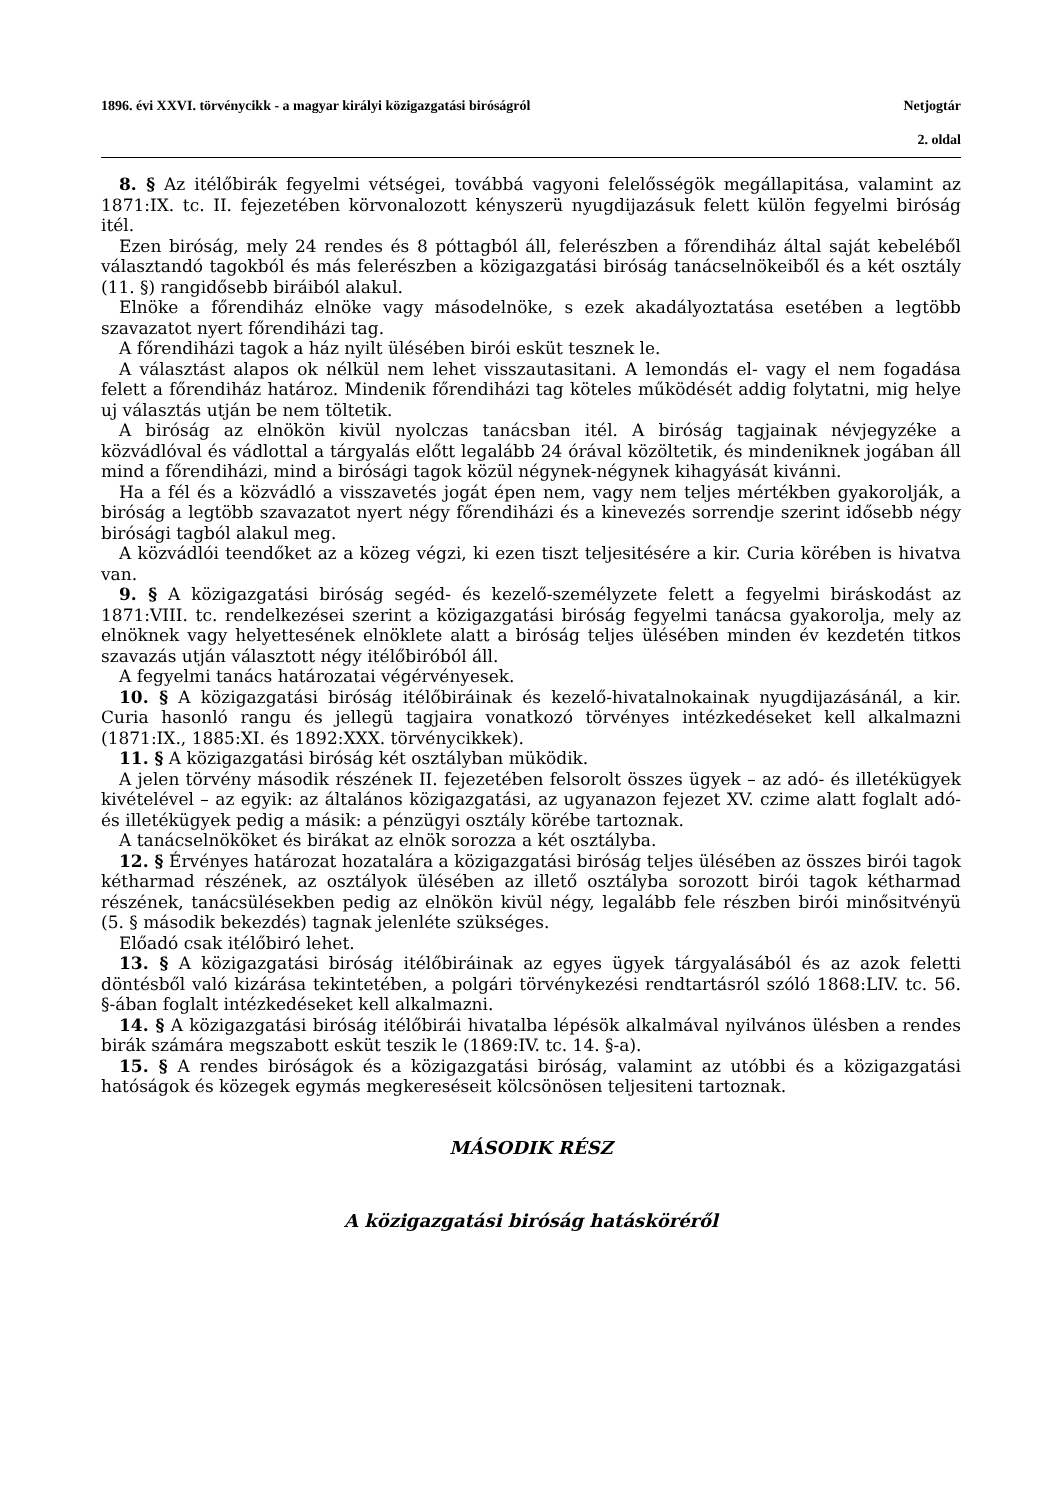1896. évi XXVI. törvénycikk - a magyar királyi közigazgatási biróságról Netjogtár
2. oldal
8. § Az itélőbirák fegyelmi vétségei, továbbá vagyoni felelősségök megállapitása, valamint az 1871:IX. tc. II. fejezetében körvonalozott kényszerü nyugdijazásuk felett külön fegyelmi biróság itél.
Ezen biróság, mely 24 rendes és 8 póttagból áll, felerészben a főrendiház által saját kebeléből választandó tagokból és más felerészben a közigazgatási biróság tanácselnökeiből és a két osztály (11. §) rangidősebb biráiból alakul.
Elnöke a főrendiház elnöke vagy másodelnöke, s ezek akadályoztatása esetében a legtöbb szavazatot nyert főrendiházi tag.
A főrendiházi tagok a ház nyilt ülésében birói esküt tesznek le.
A választást alapos ok nélkül nem lehet visszautasitani. A lemondás el- vagy el nem fogadása felett a főrendiház határoz. Mindenik főrendiházi tag köteles működését addig folytatni, mig helye uj választás utján be nem töltetik.
A biróság az elnökön kivül nyolczas tanácsban itél. A biróság tagjainak névjegyzéke a közvádlóval és vádlottal a tárgyalás előtt legalább 24 órával közöltetik, és mindeniknek jogában áll mind a főrendiházi, mind a birósági tagok közül négynek-négynek kihagyását kivánni.
Ha a fél és a közvádló a visszavetés jogát épen nem, vagy nem teljes mértékben gyakorolják, a biróság a legtöbb szavazatot nyert négy főrendiházi és a kinevezés sorrendje szerint idősebb négy birósági tagból alakul meg.
A közvádlói teendőket az a közeg végzi, ki ezen tiszt teljesitésére a kir. Curia körében is hivatva van.
9. § A közigazgatási biróság segéd- és kezelő-személyzete felett a fegyelmi biráskodást az 1871:VIII. tc. rendelkezései szerint a közigazgatási biróság fegyelmi tanácsa gyakorolja, mely az elnöknek vagy helyettesének elnöklete alatt a biróság teljes ülésében minden év kezdetén titkos szavazás utján választott négy itélőbiróból áll.
A fegyelmi tanács határozatai végérvényesek.
10. § A közigazgatási biróság itélőbiráinak és kezelő-hivatalnokainak nyugdijazásánál, a kir. Curia hasonló rangu és jellegü tagjaira vonatkozó törvényes intézkedéseket kell alkalmazni (1871:IX., 1885:XI. és 1892:XXX. törvénycikkek).
11. § A közigazgatási biróság két osztályban müködik.
A jelen törvény második részének II. fejezetében felsorolt összes ügyek – az adó- és illetékügyek kivételével – az egyik: az általános közigazgatási, az ugyanazon fejezet XV. czime alatt foglalt adó- és illetékügyek pedig a másik: a pénzügyi osztály körébe tartoznak.
A tanácselnököket és birákat az elnök sorozza a két osztályba.
12. § Érvényes határozat hozatalára a közigazgatási biróság teljes ülésében az összes birói tagok kétharmad részének, az osztályok ülésében az illető osztályba sorozott birói tagok kétharmad részének, tanácsülésekben pedig az elnökön kivül négy, legalább fele részben birói minősitvényü (5. § második bekezdés) tagnak jelenléte szükséges.
Előadó csak itélőbiró lehet.
13. § A közigazgatási biróság itélőbiráinak az egyes ügyek tárgyalásából és az azok feletti döntésből való kizárása tekintetében, a polgári törvénykezési rendtartásról szóló 1868:LIV. tc. 56. §-ában foglalt intézkedéseket kell alkalmazni.
14. § A közigazgatási biróság itélőbirái hivatalba lépésök alkalmával nyilvános ülésben a rendes birák számára megszabott esküt teszik le (1869:IV. tc. 14. §-a).
15. § A rendes biróságok és a közigazgatási biróság, valamint az utóbbi és a közigazgatási hatóságok és közegek egymás megkereséseit kölcsönösen teljesiteni tartoznak.
MÁSODIK RÉSZ
A közigazgatási biróság hatásköréről